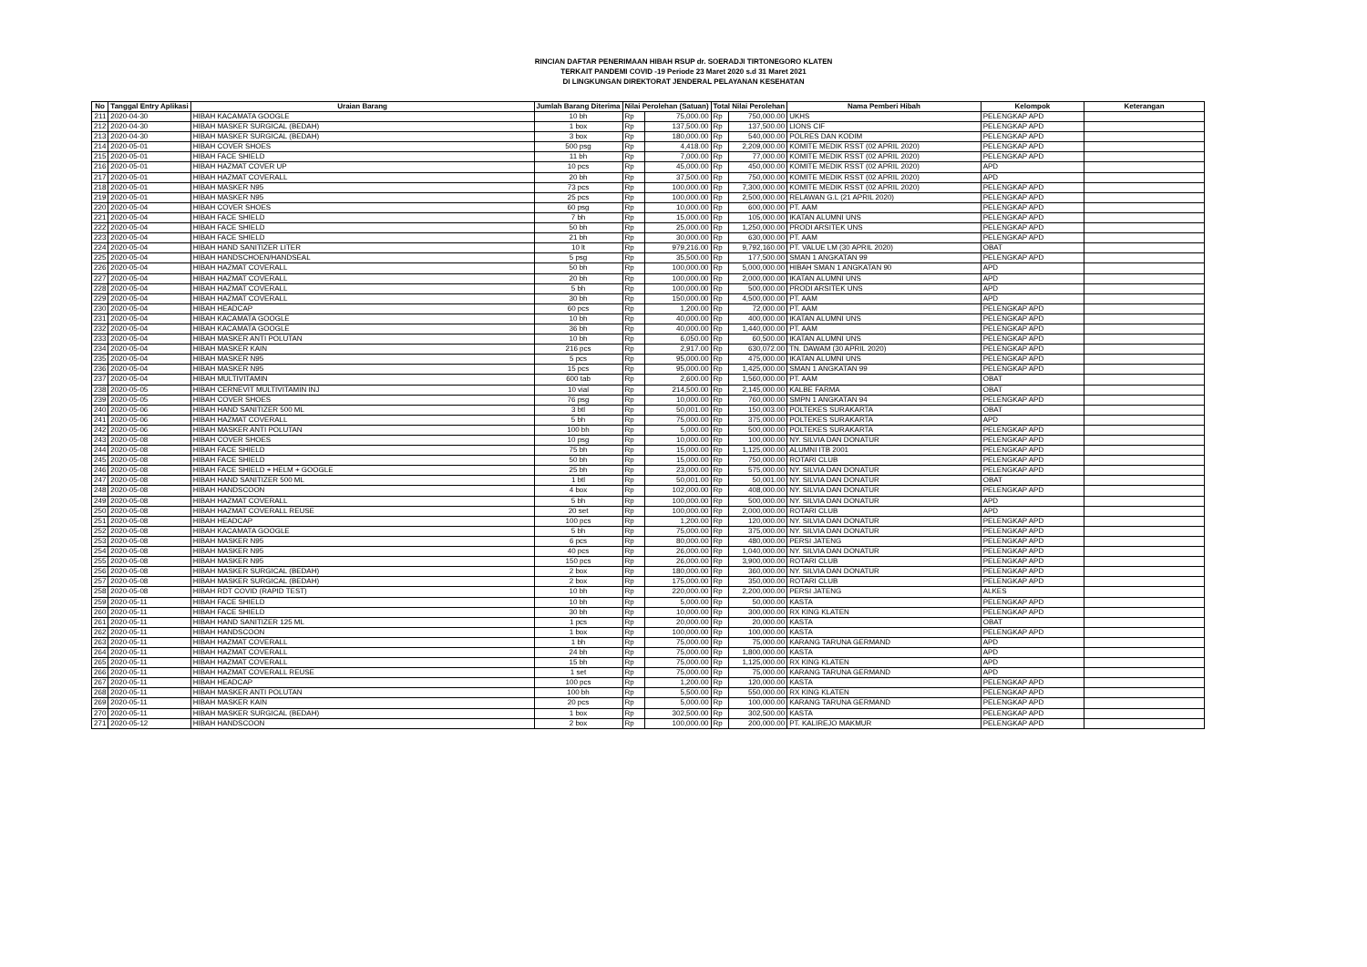RINCIAN DAFTAR PENERIMAAN HIBAH RSUP dr. SOERADJI TIRTONEGORO KLATEN
TERKAIT PANDEMI COVID -19 Periode 23 Maret 2020 s.d 31 Maret 2021
DI LINGKUNGAN DIREKTORAT JENDERAL PELAYANAN KESEHATAN
| No | Tanggal Entry Aplikasi | Uraian Barang | Jumlah Barang Diterima | Nilai Perolehan (Satuan) | | Total Nilai Perolehan | | Nama Pemberi Hibah | Kelompok | Keterangan |
| --- | --- | --- | --- | --- | --- | --- | --- | --- | --- | --- |
| 211 | 2020-04-30 | HIBAH KACAMATA GOOGLE | 10 bh | Rp | 75,000.00 | Rp | 750,000.00 | UKHS | PELENGKAP APD | |
| 212 | 2020-04-30 | HIBAH MASKER SURGICAL (BEDAH) | 1 box | Rp | 137,500.00 | Rp | 137,500.00 | LIONS CIF | PELENGKAP APD | |
| 213 | 2020-04-30 | HIBAH MASKER SURGICAL (BEDAH) | 3 box | Rp | 180,000.00 | Rp | 540,000.00 | POLRES DAN KODIM | PELENGKAP APD | |
| 214 | 2020-05-01 | HIBAH COVER SHOES | 500 psg | Rp | 4,418.00 | Rp | 2,209,000.00 | KOMITE MEDIK RSST (02 APRIL 2020) | PELENGKAP APD | |
| 215 | 2020-05-01 | HIBAH FACE SHIELD | 11 bh | Rp | 7,000.00 | Rp | 77,000.00 | KOMITE MEDIK RSST (02 APRIL 2020) | PELENGKAP APD | |
| 216 | 2020-05-01 | HIBAH HAZMAT COVER UP | 10 pcs | Rp | 45,000.00 | Rp | 450,000.00 | KOMITE MEDIK RSST (02 APRIL 2020) | APD | |
| 217 | 2020-05-01 | HIBAH HAZMAT COVERALL | 20 bh | Rp | 37,500.00 | Rp | 750,000.00 | KOMITE MEDIK RSST (02 APRIL 2020) | APD | |
| 218 | 2020-05-01 | HIBAH MASKER N95 | 73 pcs | Rp | 100,000.00 | Rp | 7,300,000.00 | KOMITE MEDIK RSST (02 APRIL 2020) | PELENGKAP APD | |
| 219 | 2020-05-01 | HIBAH MASKER N95 | 25 pcs | Rp | 100,000.00 | Rp | 2,500,000.00 | RELAWAN G.L (21 APRIL 2020) | PELENGKAP APD | |
| 220 | 2020-05-04 | HIBAH COVER SHOES | 60 psg | Rp | 10,000.00 | Rp | 600,000.00 | PT. AAM | PELENGKAP APD | |
| 221 | 2020-05-04 | HIBAH FACE SHIELD | 7 bh | Rp | 15,000.00 | Rp | 105,000.00 | IKATAN ALUMNI UNS | PELENGKAP APD | |
| 222 | 2020-05-04 | HIBAH FACE SHIELD | 50 bh | Rp | 25,000.00 | Rp | 1,250,000.00 | PRODI ARSITEK UNS | PELENGKAP APD | |
| 223 | 2020-05-04 | HIBAH FACE SHIELD | 21 bh | Rp | 30,000.00 | Rp | 630,000.00 | PT. AAM | PELENGKAP APD | |
| 224 | 2020-05-04 | HIBAH HAND SANITIZER LITER | 10 lt | Rp | 979,216.00 | Rp | 9,792,160.00 | PT. VALUE LM (30 APRIL 2020) | OBAT | |
| 225 | 2020-05-04 | HIBAH HANDSCHOEN/HANDSEAL | 5 psg | Rp | 35,500.00 | Rp | 177,500.00 | SMAN 1 ANGKATAN 99 | PELENGKAP APD | |
| 226 | 2020-05-04 | HIBAH HAZMAT COVERALL | 50 bh | Rp | 100,000.00 | Rp | 5,000,000.00 | HIBAH SMAN 1 ANGKATAN 90 | APD | |
| 227 | 2020-05-04 | HIBAH HAZMAT COVERALL | 20 bh | Rp | 100,000.00 | Rp | 2,000,000.00 | IKATAN ALUMNI UNS | APD | |
| 228 | 2020-05-04 | HIBAH HAZMAT COVERALL | 5 bh | Rp | 100,000.00 | Rp | 500,000.00 | PRODI ARSITEK UNS | APD | |
| 229 | 2020-05-04 | HIBAH HAZMAT COVERALL | 30 bh | Rp | 150,000.00 | Rp | 4,500,000.00 | PT. AAM | APD | |
| 230 | 2020-05-04 | HIBAH HEADCAP | 60 pcs | Rp | 1,200.00 | Rp | 72,000.00 | PT. AAM | PELENGKAP APD | |
| 231 | 2020-05-04 | HIBAH KACAMATA GOOGLE | 10 bh | Rp | 40,000.00 | Rp | 400,000.00 | IKATAN ALUMNI UNS | PELENGKAP APD | |
| 232 | 2020-05-04 | HIBAH KACAMATA GOOGLE | 36 bh | Rp | 40,000.00 | Rp | 1,440,000.00 | PT. AAM | PELENGKAP APD | |
| 233 | 2020-05-04 | HIBAH MASKER ANTI POLUTAN | 10 bh | Rp | 6,050.00 | Rp | 60,500.00 | IKATAN ALUMNI UNS | PELENGKAP APD | |
| 234 | 2020-05-04 | HIBAH MASKER KAIN | 216 pcs | Rp | 2,917.00 | Rp | 630,072.00 | TN. DAWAM (30 APRIL 2020) | PELENGKAP APD | |
| 235 | 2020-05-04 | HIBAH MASKER N95 | 5 pcs | Rp | 95,000.00 | Rp | 475,000.00 | IKATAN ALUMNI UNS | PELENGKAP APD | |
| 236 | 2020-05-04 | HIBAH MASKER N95 | 15 pcs | Rp | 95,000.00 | Rp | 1,425,000.00 | SMAN 1 ANGKATAN 99 | PELENGKAP APD | |
| 237 | 2020-05-04 | HIBAH MULTIVITAMIN | 600 tab | Rp | 2,600.00 | Rp | 1,560,000.00 | PT. AAM | OBAT | |
| 238 | 2020-05-05 | HIBAH CERNEVIT MULTIVITAMIN INJ | 10 vial | Rp | 214,500.00 | Rp | 2,145,000.00 | KALBE FARMA | OBAT | |
| 239 | 2020-05-05 | HIBAH COVER SHOES | 76 psg | Rp | 10,000.00 | Rp | 760,000.00 | SMPN 1 ANGKATAN 94 | PELENGKAP APD | |
| 240 | 2020-05-06 | HIBAH HAND SANITIZER 500 ML | 3 btl | Rp | 50,001.00 | Rp | 150,003.00 | POLTEKES SURAKARTA | OBAT | |
| 241 | 2020-05-06 | HIBAH HAZMAT COVERALL | 5 bh | Rp | 75,000.00 | Rp | 375,000.00 | POLTEKES SURAKARTA | APD | |
| 242 | 2020-05-06 | HIBAH MASKER ANTI POLUTAN | 100 bh | Rp | 5,000.00 | Rp | 500,000.00 | POLTEKES SURAKARTA | PELENGKAP APD | |
| 243 | 2020-05-08 | HIBAH COVER SHOES | 10 psg | Rp | 10,000.00 | Rp | 100,000.00 | NY. SILVIA DAN DONATUR | PELENGKAP APD | |
| 244 | 2020-05-08 | HIBAH FACE SHIELD | 75 bh | Rp | 15,000.00 | Rp | 1,125,000.00 | ALUMNI ITB 2001 | PELENGKAP APD | |
| 245 | 2020-05-08 | HIBAH FACE SHIELD | 50 bh | Rp | 15,000.00 | Rp | 750,000.00 | ROTARI CLUB | PELENGKAP APD | |
| 246 | 2020-05-08 | HIBAH FACE SHIELD + HELM + GOOGLE | 25 bh | Rp | 23,000.00 | Rp | 575,000.00 | NY. SILVIA DAN DONATUR | PELENGKAP APD | |
| 247 | 2020-05-08 | HIBAH HAND SANITIZER 500 ML | 1 btl | Rp | 50,001.00 | Rp | 50,001.00 | NY. SILVIA DAN DONATUR | OBAT | |
| 248 | 2020-05-08 | HIBAH HANDSCOON | 4 box | Rp | 102,000.00 | Rp | 408,000.00 | NY. SILVIA DAN DONATUR | PELENGKAP APD | |
| 249 | 2020-05-08 | HIBAH HAZMAT COVERALL | 5 bh | Rp | 100,000.00 | Rp | 500,000.00 | NY. SILVIA DAN DONATUR | APD | |
| 250 | 2020-05-08 | HIBAH HAZMAT COVERALL REUSE | 20 set | Rp | 100,000.00 | Rp | 2,000,000.00 | ROTARI CLUB | APD | |
| 251 | 2020-05-08 | HIBAH HEADCAP | 100 pcs | Rp | 1,200.00 | Rp | 120,000.00 | NY. SILVIA DAN DONATUR | PELENGKAP APD | |
| 252 | 2020-05-08 | HIBAH KACAMATA GOOGLE | 5 bh | Rp | 75,000.00 | Rp | 375,000.00 | NY. SILVIA DAN DONATUR | PELENGKAP APD | |
| 253 | 2020-05-08 | HIBAH MASKER N95 | 6 pcs | Rp | 80,000.00 | Rp | 480,000.00 | PERSI JATENG | PELENGKAP APD | |
| 254 | 2020-05-08 | HIBAH MASKER N95 | 40 pcs | Rp | 26,000.00 | Rp | 1,040,000.00 | NY. SILVIA DAN DONATUR | PELENGKAP APD | |
| 255 | 2020-05-08 | HIBAH MASKER N95 | 150 pcs | Rp | 26,000.00 | Rp | 3,900,000.00 | ROTARI CLUB | PELENGKAP APD | |
| 256 | 2020-05-08 | HIBAH MASKER SURGICAL (BEDAH) | 2 box | Rp | 180,000.00 | Rp | 360,000.00 | NY. SILVIA DAN DONATUR | PELENGKAP APD | |
| 257 | 2020-05-08 | HIBAH MASKER SURGICAL (BEDAH) | 2 box | Rp | 175,000.00 | Rp | 350,000.00 | ROTARI CLUB | PELENGKAP APD | |
| 258 | 2020-05-08 | HIBAH RDT COVID (RAPID TEST) | 10 bh | Rp | 220,000.00 | Rp | 2,200,000.00 | PERSI JATENG | ALKES | |
| 259 | 2020-05-11 | HIBAH FACE SHIELD | 10 bh | Rp | 5,000.00 | Rp | 50,000.00 | KASTA | PELENGKAP APD | |
| 260 | 2020-05-11 | HIBAH FACE SHIELD | 30 bh | Rp | 10,000.00 | Rp | 300,000.00 | RX KING KLATEN | PELENGKAP APD | |
| 261 | 2020-05-11 | HIBAH HAND SANITIZER 125 ML | 1 pcs | Rp | 20,000.00 | Rp | 20,000.00 | KASTA | OBAT | |
| 262 | 2020-05-11 | HIBAH HANDSCOON | 1 box | Rp | 100,000.00 | Rp | 100,000.00 | KASTA | PELENGKAP APD | |
| 263 | 2020-05-11 | HIBAH HAZMAT COVERALL | 1 bh | Rp | 75,000.00 | Rp | 75,000.00 | KARANG TARUNA GERMAND | APD | |
| 264 | 2020-05-11 | HIBAH HAZMAT COVERALL | 24 bh | Rp | 75,000.00 | Rp | 1,800,000.00 | KASTA | APD | |
| 265 | 2020-05-11 | HIBAH HAZMAT COVERALL | 15 bh | Rp | 75,000.00 | Rp | 1,125,000.00 | RX KING KLATEN | APD | |
| 266 | 2020-05-11 | HIBAH HAZMAT COVERALL REUSE | 1 set | Rp | 75,000.00 | Rp | 75,000.00 | KARANG TARUNA GERMAND | APD | |
| 267 | 2020-05-11 | HIBAH HEADCAP | 100 pcs | Rp | 1,200.00 | Rp | 120,000.00 | KASTA | PELENGKAP APD | |
| 268 | 2020-05-11 | HIBAH MASKER ANTI POLUTAN | 100 bh | Rp | 5,500.00 | Rp | 550,000.00 | RX KING KLATEN | PELENGKAP APD | |
| 269 | 2020-05-11 | HIBAH MASKER KAIN | 20 pcs | Rp | 5,000.00 | Rp | 100,000.00 | KARANG TARUNA GERMAND | PELENGKAP APD | |
| 270 | 2020-05-11 | HIBAH MASKER SURGICAL (BEDAH) | 1 box | Rp | 302,500.00 | Rp | 302,500.00 | KASTA | PELENGKAP APD | |
| 271 | 2020-05-12 | HIBAH HANDSCOON | 2 box | Rp | 100,000.00 | Rp | 200,000.00 | PT. KALIREJO MAKMUR | PELENGKAP APD | |